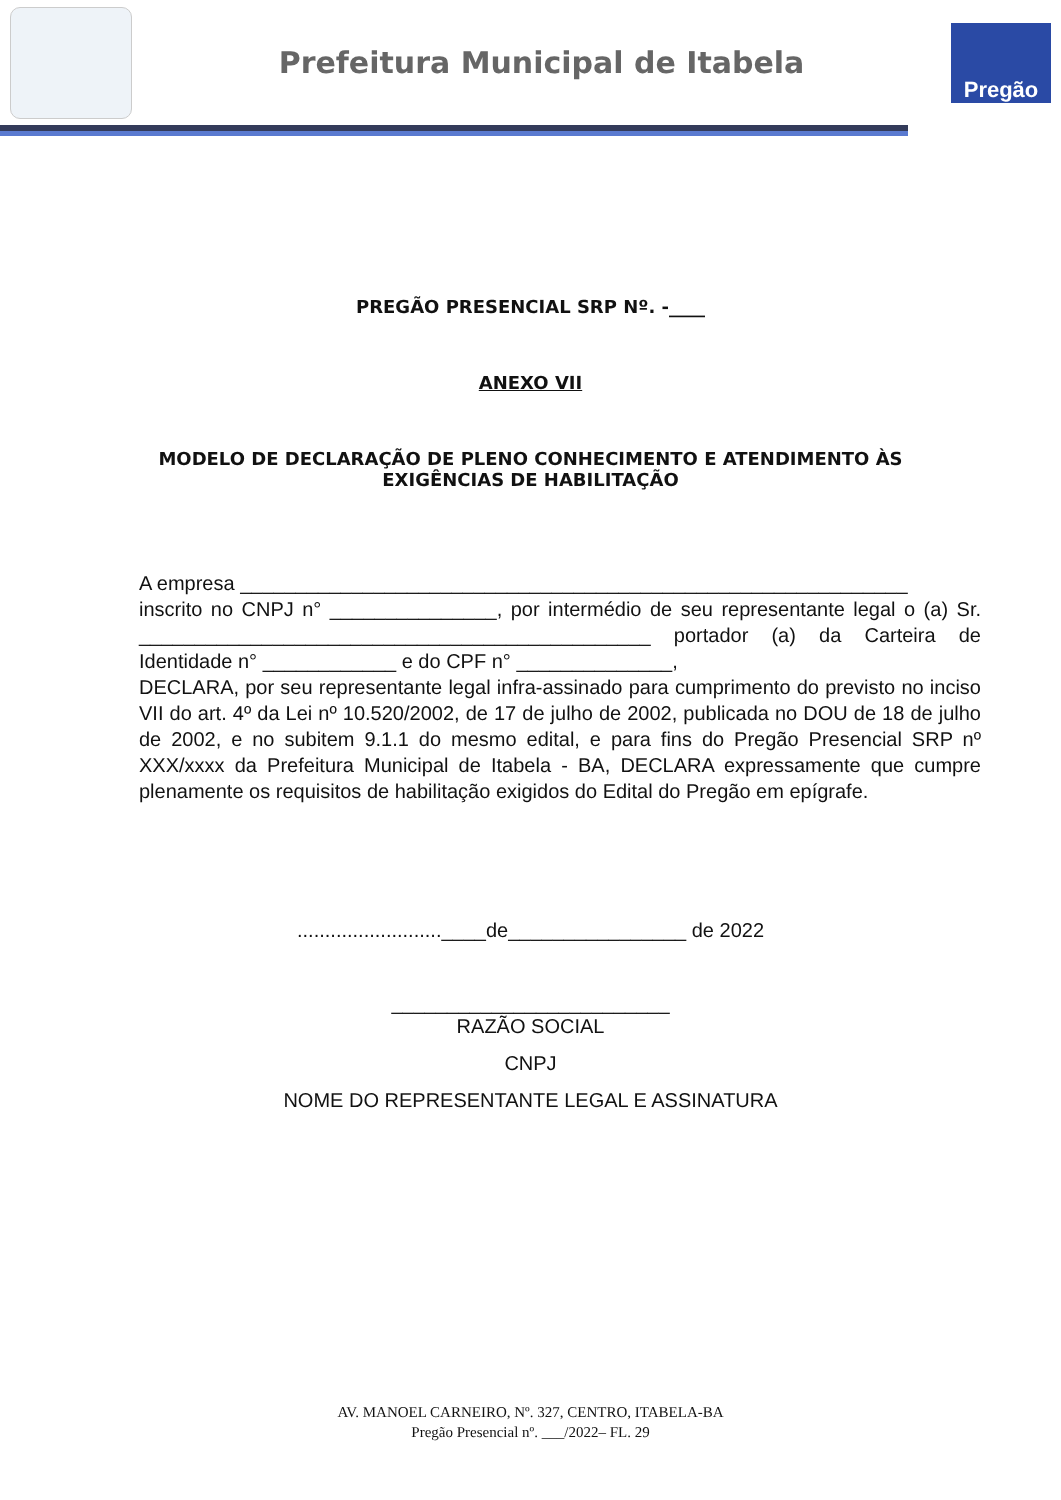Prefeitura Municipal de Itabela
Pregão
PREGÃO PRESENCIAL SRP Nº. -____
ANEXO VII
MODELO DE DECLARAÇÃO DE PLENO CONHECIMENTO E ATENDIMENTO ÀS
EXIGÊNCIAS DE HABILITAÇÃO
A empresa ____________________________________________________________
inscrito no CNPJ n° _______________, por intermédio de seu representante legal o (a) Sr. ______________________________________________ portador (a) da Carteira de Identidade n° ____________ e do CPF n° ______________,
DECLARA, por seu representante legal infra-assinado para cumprimento do previsto no inciso VII do art. 4º da Lei nº 10.520/2002, de 17 de julho de 2002, publicada no DOU de 18 de julho de 2002, e no subitem 9.1.1 do mesmo edital, e para fins do Pregão Presencial SRP nº XXX/xxxx da Prefeitura Municipal de Itabela - BA, DECLARA expressamente que cumpre plenamente os requisitos de habilitação exigidos do Edital do Pregão em epígrafe.
..........................____de________________ de 2022
_________________________
RAZÃO SOCIAL
CNPJ
NOME DO REPRESENTANTE LEGAL E ASSINATURA
AV. MANOEL CARNEIRO, Nº. 327, CENTRO, ITABELA-BA
Pregão Presencial nº. ___/2022– FL. 29